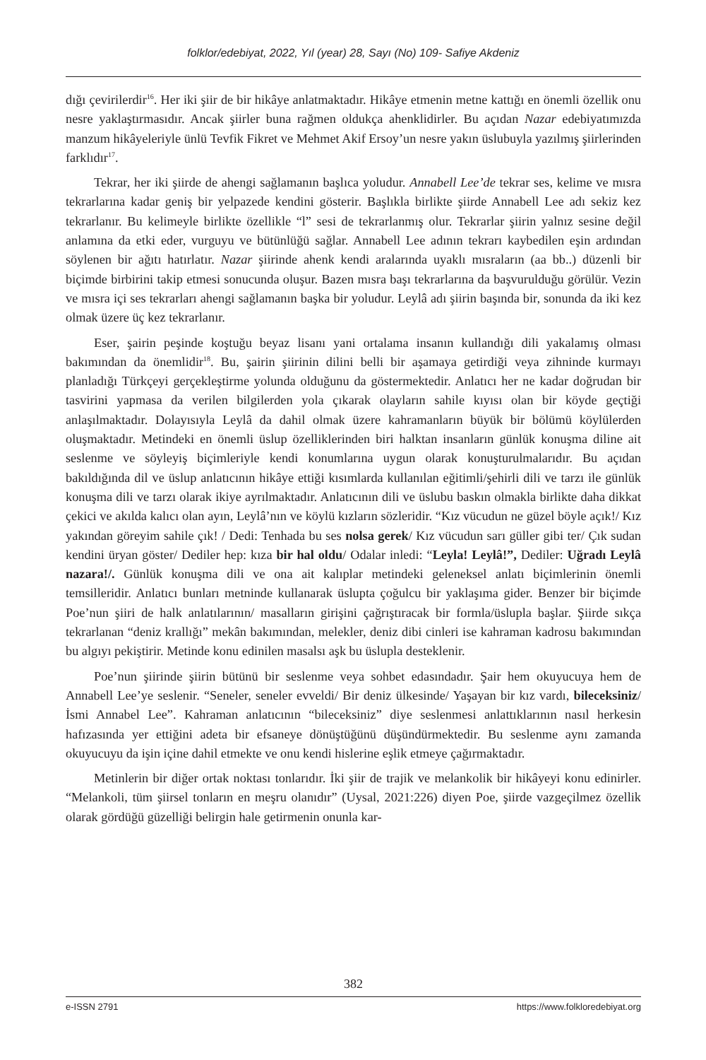folklor/edebiyat, 2022, Yıl (year) 28, Sayı (No) 109- Safiye Akdeniz
dığı çevirilerdir<sup>16</sup>. Her iki şiir de bir hikâye anlatmaktadır. Hikâye etmenin metne kattığı en önemli özellik onu nesre yaklaştırmasıdır. Ancak şiirler buna rağmen oldukça ahenklidirler. Bu açıdan Nazar edebiyatımızda manzum hikâyeleriyle ünlü Tevfik Fikret ve Mehmet Akif Ersoy’un nesre yakın üslubuyla yazılmış şiirlerinden farklıdır<sup>17</sup>.
Tekrar, her iki şiirde de ahengi sağlamanın başlıca yoludur. Annabell Lee’de tekrar ses, kelime ve mısra tekrarlarına kadar geniş bir yelpazede kendini gösterir. Başlıkla birlikte şiirde Annabell Lee adı sekiz kez tekrarlanır. Bu kelimeyle birlikte özellikle “l” sesi de tekrarlanmış olur. Tekrarlar şiirin yalnız sesine değil anlamına da etki eder, vurguyu ve bütünlüğü sağlar. Annabell Lee adının tekrarı kaybedilen eşin ardından söylenen bir ağıtı hatırlatır. Nazar şiirinde ahenk kendi aralarında uyaklı mısraların (aa bb..) düzenli bir biçimde birbirini takip etmesi sonucunda oluşur. Bazen mısra başı tekrarlarına da başvurulduğu görülür. Vezin ve mısra içi ses tekrarları ahengi sağlamanın başka bir yoludur. Leylâ adı şiirin başında bir, sonunda da iki kez olmak üzere üç kez tekrarlanır.
Eser, şairin peşinde koştuğu beyaz lisanı yani ortalama insanın kullandığı dili yakalamış olması bakımından da önemlidir<sup>18</sup>. Bu, şairin şiirinin dilini belli bir aşamaya getirdiği veya zihninde kurmayı planladığı Türkçeyi gerçekleştirme yolunda olduğunu da göstermektedir. Anlatıcı her ne kadar doğrudan bir tasvirini yapmasa da verilen bilgilerden yola çıkarak olayların sahile kıyısı olan bir köyde geçtiği anlaşılmaktadır. Dolayısıyla Leylâ da dahil olmak üzere kahramanların büyük bir bölümü köylülerden oluşmaktadır. Metindeki en önemli üslup özelliklerinden biri halktan insanların günlük konuşma diline ait seslenme ve söyleyiş biçimleriyle kendi konumlarına uygun olarak konuşturulmalarıdır. Bu açıdan bakıldığında dil ve üslup anlatıcının hikâye ettiği kısımlarda kullanılan eğitimli/şehirli dili ve tarzı ile günlük konuşma dili ve tarzı olarak ikiye ayrılmaktadır. Anlatıcının dili ve üslubu baskın olmakla birlikte daha dikkat çekici ve akılda kalıcı olan ayın, Leylâ’nın ve köylü kızların sözleridir. “Kız vücudun ne güzel böyle açık!/ Kız yakından göreyim sahile çık! / Dedi: Tenhada bu ses nolsa gerek/ Kız vücudun sarı güller gibi ter/ Çık sudan kendini üryan göster/ Dediler hep: kıza bir hal oldu/ Odalar inledi: “Leyla! Leylâ!”, Dediler: Uğradı Leylâ nazara!/. Günlük konuşma dili ve ona ait kalıplar metindeki geleneksel anlatı biçimlerinin önemli temsilleridir. Anlatıcı bunları metninde kullanarak üslupta çoğulcu bir yaklaşıma gider. Benzer bir biçimde Poe’nun şiiri de halk anlatılarının/ masalların girişini çağrıştıracak bir formla/üslupla başlar. Şiirde sıkça tekrarlanan “deniz krallığı” mekân bakımından, melekler, deniz dibi cinleri ise kahraman kadrosu bakımından bu algıyı pekiştirir. Metinde konu edinilen masalsı aşk bu üslupla desteklenir.
Poe’nun şiirinde şiirin bütünü bir seslenme veya sohbet edasındadır. Şair hem okuyucuya hem de Annabell Lee’ye seslenir. “Seneler, seneler evveldi/ Bir deniz ülkesinde/ Yaşayan bir kız vardı, bileceksiniz/ İsmi Annabel Lee”. Kahraman anlatıcının “bileceksiniz” diye seslenmesi anlattıklarının nasıl herkesin hafızasında yer ettiğini adeta bir efsaneye dönüştüğünü düşündürmektedir. Bu seslenme aynı zamanda okuyucuyu da işin içine dahil etmekte ve onu kendi hislerine eşlik etmeye çağırmaktadır.
Metinlerin bir diğer ortak noktası tonlarıdır. İki şiir de trajik ve melankolik bir hikâyeyi konu edinirler. “Melankoli, tüm şiirsel tonların en meşru olanıdır” (Uysal, 2021:226) diyen Poe, şiirde vazgeçilmez özellik olarak gördüğü güzelliği belirgin hale getirmenin onunla kar-
382
e-ISSN 2791 https://www.folkloredebiyat.org